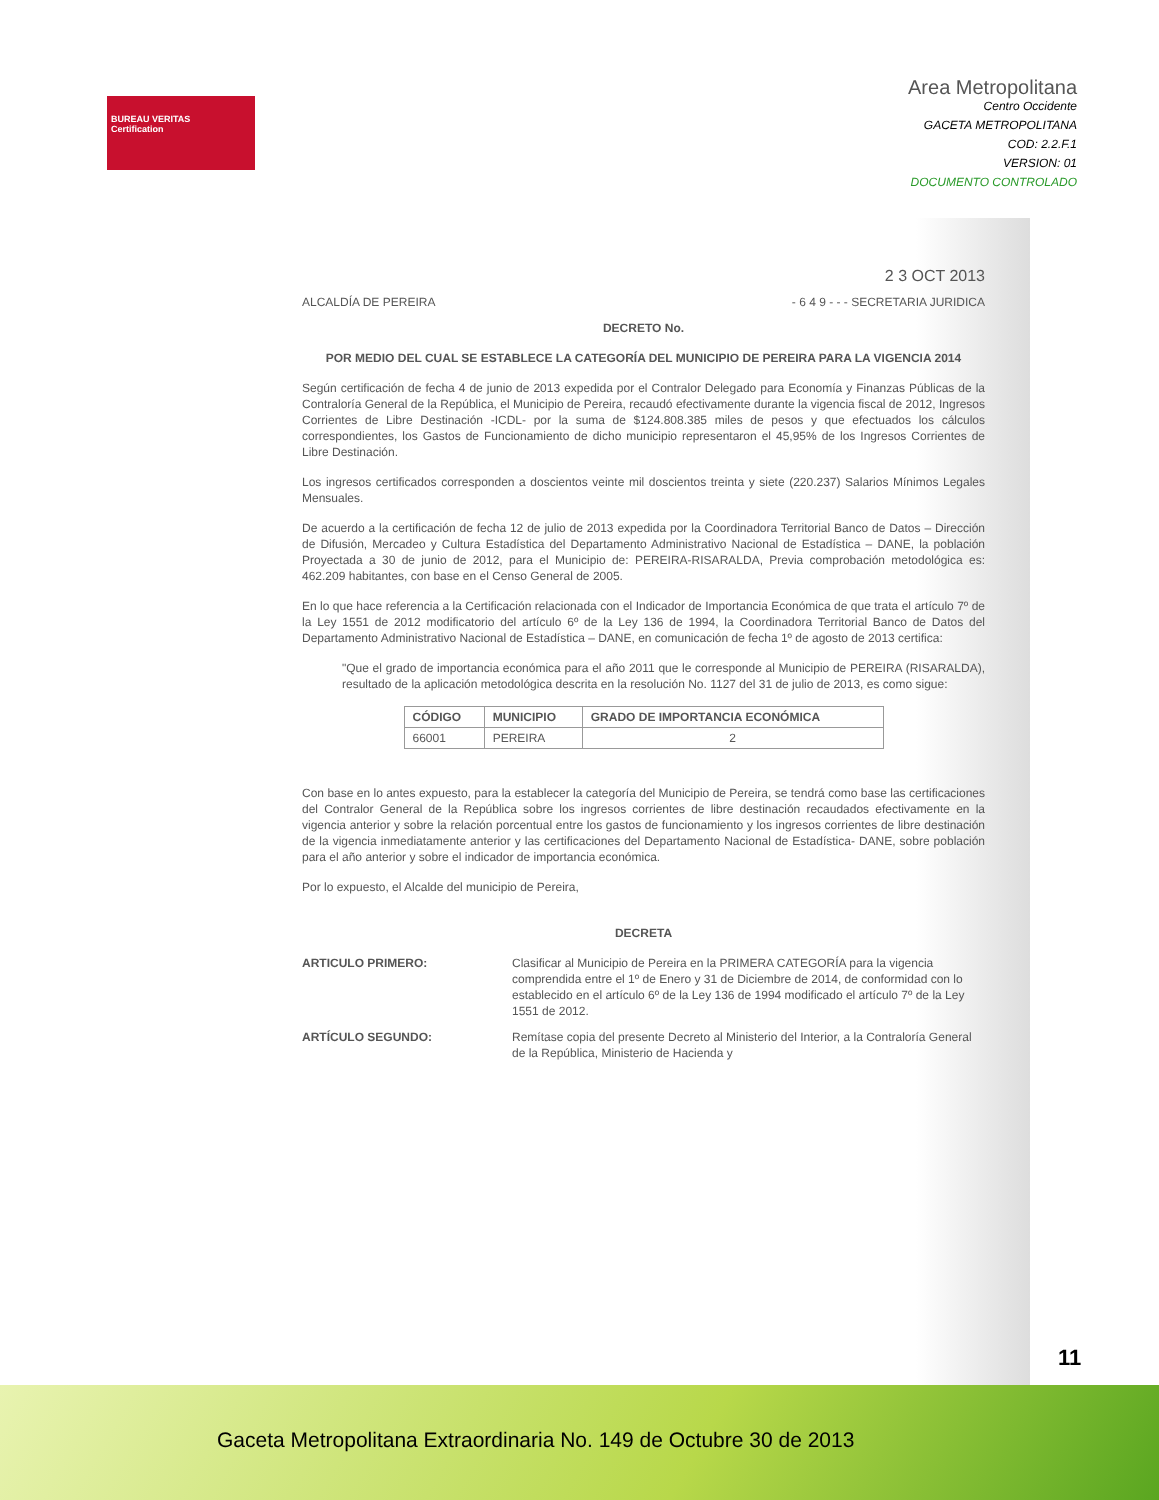BUREAU VERITAS
Certification
Area Metropolitana
Centro Occidente
GACETA METROPOLITANA
COD: 2.2.F.1
VERSION: 01
DOCUMENTO CONTROLADO
2 3 OCT 2013
ALCALDÍA DE PEREIRA - 6 4 9 - - - SECRETARIA JURIDICA
DECRETO No.
POR MEDIO DEL CUAL SE ESTABLECE LA CATEGORÍA DEL MUNICIPIO DE PEREIRA PARA LA VIGENCIA 2014
Según certificación de fecha 4 de junio de 2013 expedida por el Contralor Delegado para Economía y Finanzas Públicas de la Contraloría General de la República, el Municipio de Pereira, recaudó efectivamente durante la vigencia fiscal de 2012, Ingresos Corrientes de Libre Destinación -ICDL- por la suma de $124.808.385 miles de pesos y que efectuados los cálculos correspondientes, los Gastos de Funcionamiento de dicho municipio representaron el 45,95% de los Ingresos Corrientes de Libre Destinación.
Los ingresos certificados corresponden a doscientos veinte mil doscientos treinta y siete (220.237) Salarios Mínimos Legales Mensuales.
De acuerdo a la certificación de fecha 12 de julio de 2013 expedida por la Coordinadora Territorial Banco de Datos – Dirección de Difusión, Mercadeo y Cultura Estadística del Departamento Administrativo Nacional de Estadística – DANE, la población Proyectada a 30 de junio de 2012, para el Municipio de: PEREIRA-RISARALDA, Previa comprobación metodológica es: 462.209 habitantes, con base en el Censo General de 2005.
En lo que hace referencia a la Certificación relacionada con el Indicador de Importancia Económica de que trata el artículo 7º de la Ley 1551 de 2012 modificatorio del artículo 6º de la Ley 136 de 1994, la Coordinadora Territorial Banco de Datos del Departamento Administrativo Nacional de Estadística – DANE, en comunicación de fecha 1º de agosto de 2013 certifica:
"Que el grado de importancia económica para el año 2011 que le corresponde al Municipio de PEREIRA (RISARALDA), resultado de la aplicación metodológica descrita en la resolución No. 1127 del 31 de julio de 2013, es como sigue:
| CÓDIGO | MUNICIPIO | GRADO DE IMPORTANCIA ECONÓMICA |
| --- | --- | --- |
| 66001 | PEREIRA | 2 |
Con base en lo antes expuesto, para la establecer la categoría del Municipio de Pereira, se tendrá como base las certificaciones del Contralor General de la República sobre los ingresos corrientes de libre destinación recaudados efectivamente en la vigencia anterior y sobre la relación porcentual entre los gastos de funcionamiento y los ingresos corrientes de libre destinación de la vigencia inmediatamente anterior y las certificaciones del Departamento Nacional de Estadística- DANE, sobre población para el año anterior y sobre el indicador de importancia económica.
Por lo expuesto, el Alcalde del municipio de Pereira,
DECRETA
ARTICULO PRIMERO: Clasificar al Municipio de Pereira en la PRIMERA CATEGORÍA para la vigencia comprendida entre el 1º de Enero y 31 de Diciembre de 2014, de conformidad con lo establecido en el artículo 6º de la Ley 136 de 1994 modificado el artículo 7º de la Ley 1551 de 2012.
ARTÍCULO SEGUNDO: Remítase copia del presente Decreto al Ministerio del Interior, a la Contraloría General de la República, Ministerio de Hacienda y
11
Gaceta Metropolitana Extraordinaria No. 149 de Octubre 30 de 2013